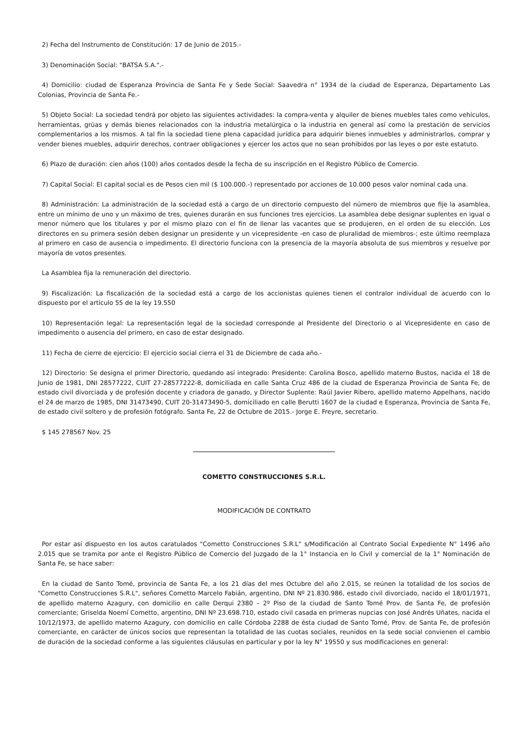2) Fecha del Instrumento de Constitución: 17 de Junio de 2015.-
3) Denominación Social: "BATSA S.A.".-
4) Domicilio: ciudad de Esperanza Provincia de Santa Fe y Sede Social: Saavedra n° 1934 de la ciudad de Esperanza, Departamento Las Colonias, Provincia de Santa Fe.-
5) Objeto Social: La sociedad tendrá por objeto las siguientes actividades: la compra-venta y alquiler de bienes muebles tales como vehículos, herramientas, grúas y demás bienes relacionados con la industria metalúrgica o la industria en general así como la prestación de servicios complementarios a los mismos. A tal fin la sociedad tiene plena capacidad jurídica para adquirir bienes inmuebles y administrarlos, comprar y vender bienes muebles, adquirir derechos, contraer obligaciones y ejercer los actos que no sean prohibidos por las leyes o por este estatuto.
6) Plazo de duración: cien años (100) años contados desde la fecha de su inscripción en el Registro Público de Comercio.
7) Capital Social: El capital social es de Pesos cien mil ($ 100.000.-) representado por acciones de 10.000 pesos valor nominal cada una.
8) Administración: La administración de la sociedad está a cargo de un directorio compuesto del número de miembros que fije la asamblea, entre un mínimo de uno y un máximo de tres, quienes durarán en sus funciones tres ejercicios. La asamblea debe designar suplentes en igual o menor número que los titulares y por el mismo plazo con el fin de llenar las vacantes que se produjeren, en el orden de su elección. Los directores en su primera sesión deben designar un presidente y un vicepresidente -en caso de pluralidad de miembros-; este último reemplaza al primero en caso de ausencia o impedimento. El directorio funciona con la presencia de la mayoría absoluta de sus miembros y resuelve por mayoría de votos presentes.
La Asamblea fija la remuneración del directorio.
9) Fiscalización: La fiscalización de la sociedad está a cargo de los accionistas quienes tienen el contralor individual de acuerdo con lo dispuesto por el artículo 55 de la ley 19.550
10) Representación legal: La representación legal de la sociedad corresponde al Presidente del Directorio o al Vicepresidente en caso de impedimento o ausencia del primero, en caso de estar designado.
11) Fecha de cierre de ejercicio: El ejercicio social cierra el 31 de Diciembre de cada año.-
12) Directorio: Se designa el primer Directorio, quedando así integrado: Presidente: Carolina Bosco, apellido materno Bustos, nacida el 18 de Junio de 1981, DNI 28577222, CUIT 27-28577222-8, domiciliada en calle Santa Cruz 486 de la ciudad de Esperanza Provincia de Santa Fe, de estado civil divorciada y de profesión docente y criadora de ganado, y Director Suplente: Raúl Javier Ribero, apellido materno Appelhans, nacido el 24 de marzo de 1985, DNI 31473490, CUIT 20-31473490-5, domiciliado en calle Berutti 1607 de la ciudad e Esperanza, Provincia de Santa Fe, de estado civil soltero y de profesión fotógrafo. Santa Fe, 22 de Octubre de 2015.- Jorge E. Freyre, secretario.
$ 145 278567 Nov. 25
COMETTO CONSTRUCCIONES S.R.L.
MODIFICACIÓN DE CONTRATO
Por estar así dispuesto en los autos caratulados "Cometto Construcciones S.R.L" s/Modificación al Contrato Social Expediente N° 1496 año 2.015 que se tramita por ante el Registro Público de Comercio del Juzgado de la 1° Instancia en lo Civil y comercial de la 1° Nominación de Santa Fe, se hace saber:
En la ciudad de Santo Tomé, provincia de Santa Fe, a los 21 días del mes Octubre del año 2.015, se reúnen la totalidad de los socios de "Cometto Construcciones S.R.L", señores Cometto Marcelo Fabián, argentino, DNI Nº 21.830.986, estado civil divorciado, nacido el 18/01/1971, de apellido materno Azagury, con domicilio en calle Derqui 2380 – 2º Piso de la ciudad de Santo Tomé Prov. de Santa Fe, de profesión comerciante; Griselda Noemí Cometto, argentino, DNI Nº 23.698.710, estado civil casada en primeras nupcias con José Andrés Uñates, nacida el 10/12/1973, de apellido materno Azagury, con domicilio en calle Córdoba 2288 de ésta ciudad de Santo Tomé, Prov. de Santa Fe, de profesión comerciante, en carácter de únicos socios que representan la totalidad de las cuotas sociales, reunidos en la sede social convienen el cambio de duración de la sociedad conforme a las siguientes cláusulas en particular y por la ley N° 19550 y sus modificaciones en general: